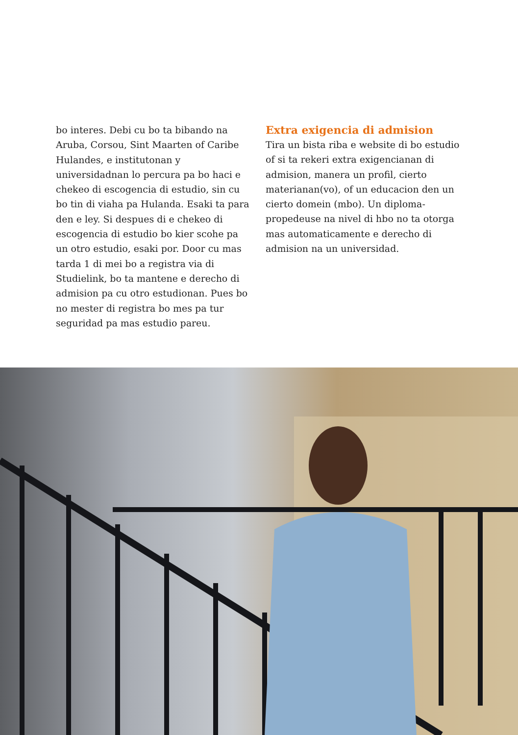bo interes. Debi cu bo ta bibando na Aruba, Corsou, Sint Maarten of Caribe Hulandes, e institutonan y universidadnan lo percura pa bo haci e chekeo di escogencia di estudio, sin cu bo tin di viaha pa Hulanda. Esaki ta para den e ley. Si despues di e chekeo di escogencia di estudio bo kier scohe pa un otro estudio, esaki por. Door cu mas tarda 1 di mei bo a registra via di Studielink, bo ta mantene e derecho di admision pa cu otro estudionan. Pues bo no mester di registra bo mes pa tur seguridad pa mas estudio pareu.
Extra exigencia di admision
Tira un bista riba e website di bo estudio of si ta rekeri extra exigencianan di admision, manera un profil, cierto materianan(vo), of un educacion den un cierto domein (mbo). Un diploma-propedeuse na nivel di hbo no ta otorga mas automaticamente e derecho di admision na un universidad.